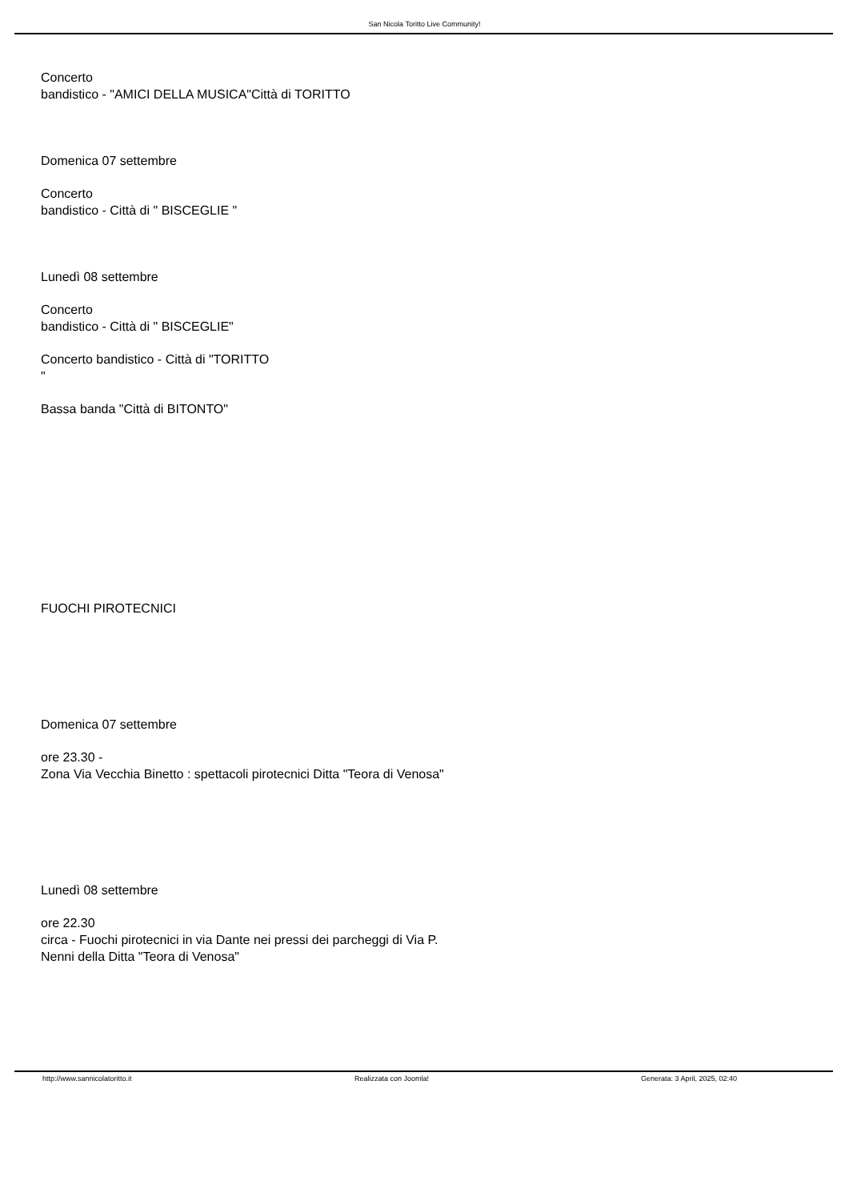San Nicola Toritto Live Community!
Concerto
bandistico - "AMICI DELLA MUSICA"Città di TORITTO
Domenica 07 settembre
Concerto
bandistico - Città di " BISCEGLIE "
Lunedì 08 settembre
Concerto
bandistico - Città di " BISCEGLIE"
Concerto bandistico - Città di "TORITTO
"
Bassa banda "Città di BITONTO"
FUOCHI PIROTECNICI
Domenica 07 settembre
ore 23.30 -
Zona Via Vecchia Binetto : spettacoli pirotecnici Ditta "Teora di Venosa"
Lunedì 08 settembre
ore 22.30
circa - Fuochi pirotecnici in via Dante nei pressi dei parcheggi di Via P.
Nenni della Ditta "Teora di Venosa"
http://www.sannicolatoritto.it Realizzata con Joomla! Generata: 3 April, 2025, 02:40